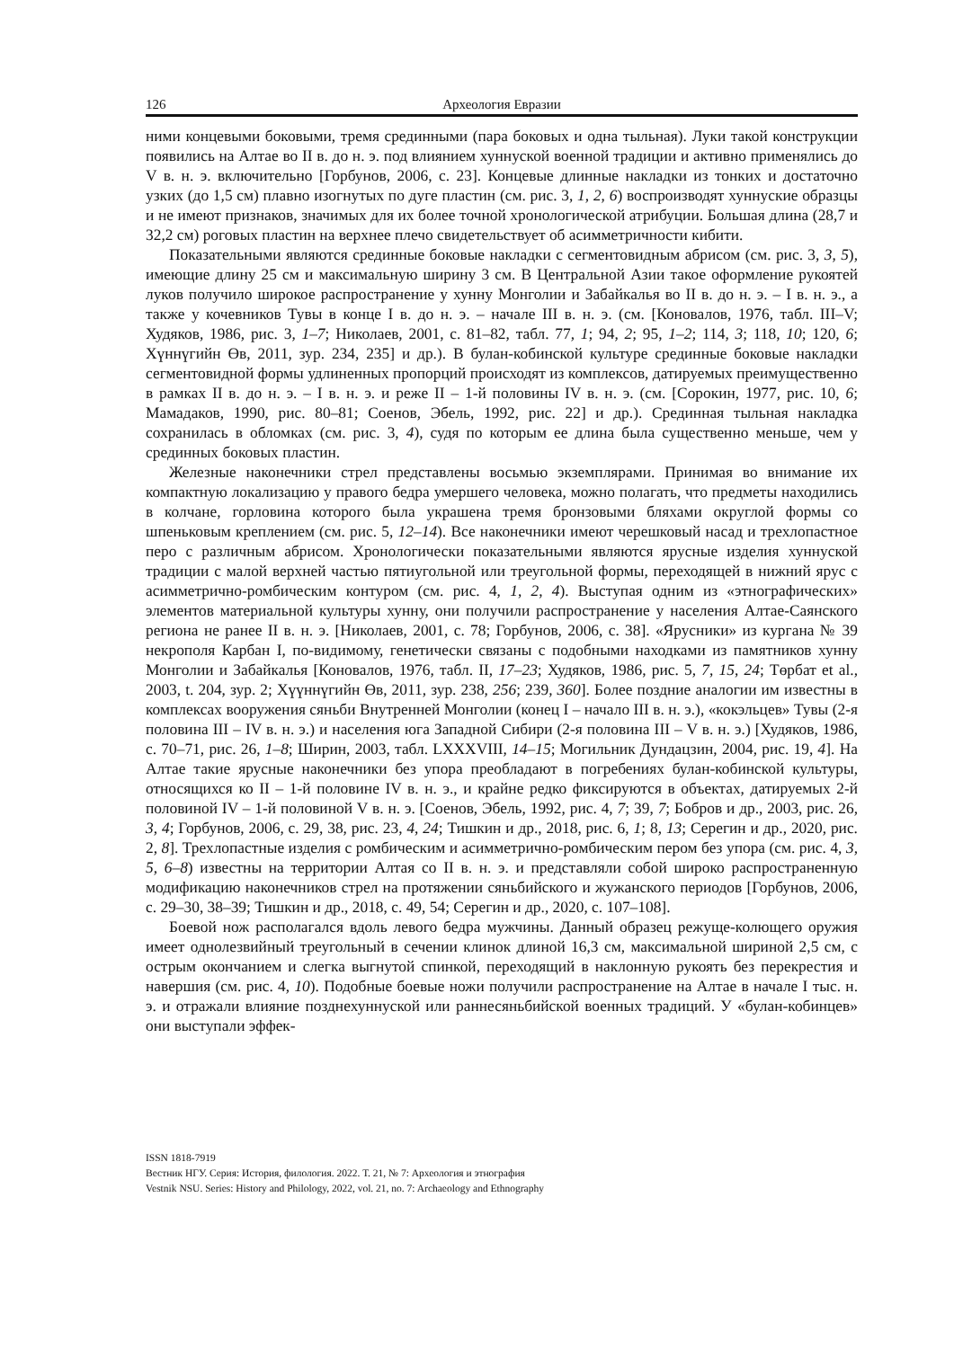126 Археология Евразии
ними концевыми боковыми, тремя срединными (пара боковых и одна тыльная). Луки такой конструкции появились на Алтае во II в. до н. э. под влиянием хуннуской военной традиции и активно применялись до V в. н. э. включительно [Горбунов, 2006, с. 23]. Концевые длинные накладки из тонких и достаточно узких (до 1,5 см) плавно изогнутых по дуге пластин (см. рис. 3, 1, 2, 6) воспроизводят хуннуские образцы и не имеют признаков, значимых для их более точной хронологической атрибуции. Большая длина (28,7 и 32,2 см) роговых пластин на верхнее плечо свидетельствует об асимметричности кибити.
Показательными являются срединные боковые накладки с сегментовидным абрисом (см. рис. 3, 3, 5), имеющие длину 25 см и максимальную ширину 3 см. В Центральной Азии такое оформление рукоятей луков получило широкое распространение у хунну Монголии и Забайкалья во II в. до н. э. – I в. н. э., а также у кочевников Тувы в конце I в. до н. э. – начале III в. н. э. (см. [Коновалов, 1976, табл. III–V; Худяков, 1986, рис. 3, 1–7; Николаев, 2001, с. 81–82, табл. 77, 1; 94, 2; 95, 1–2; 114, 3; 118, 10; 120, 6; Хүннүгийн Өв, 2011, зур. 234, 235] и др.). В булан-кобинской культуре срединные боковые накладки сегментовидной формы удлиненных пропорций происходят из комплексов, датируемых преимущественно в рамках II в. до н. э. – I в. н. э. и реже II – 1-й половины IV в. н. э. (см. [Сорокин, 1977, рис. 10, 6; Мамадаков, 1990, рис. 80–81; Соенов, Эбель, 1992, рис. 22] и др.). Срединная тыльная накладка сохранилась в обломках (см. рис. 3, 4), судя по которым ее длина была существенно меньше, чем у срединных боковых пластин.
Железные наконечники стрел представлены восьмью экземплярами. Принимая во внимание их компактную локализацию у правого бедра умершего человека, можно полагать, что предметы находились в колчане, горловина которого была украшена тремя бронзовыми бляхами округлой формы со шпеньковым креплением (см. рис. 5, 12–14). Все наконечники имеют черешковый насад и трехлопастное перо с различным абрисом. Хронологически показательными являются ярусные изделия хуннуской традиции с малой верхней частью пятиугольной или треугольной формы, переходящей в нижний ярус с асимметрично-ромбическим контуром (см. рис. 4, 1, 2, 4). Выступая одним из «этнографических» элементов материальной культуры хунну, они получили распространение у населения Алтае-Саянского региона не ранее II в. н. э. [Николаев, 2001, с. 78; Горбунов, 2006, с. 38]. «Ярусники» из кургана № 39 некрополя Карбан I, по-видимому, генетически связаны с подобными находками из памятников хунну Монголии и Забайкалья [Коновалов, 1976, табл. II, 17–23; Худяков, 1986, рис. 5, 7, 15, 24; Төрбат et al., 2003, t. 204, зур. 2; Хүүннүгийн Өв, 2011, зур. 238, 256; 239, 360]. Более поздние аналогии им известны в комплексах вооружения сяньби Внутренней Монголии (конец I – начало III в. н. э.), «кокэльцев» Тувы (2-я половина III – IV в. н. э.) и населения юга Западной Сибири (2-я половина III – V в. н. э.) [Худяков, 1986, с. 70–71, рис. 26, 1–8; Ширин, 2003, табл. LXXXVIII, 14–15; Могильник Дундацзин, 2004, рис. 19, 4]. На Алтае такие ярусные наконечники без упора преобладают в погребениях булан-кобинской культуры, относящихся ко II – 1-й половине IV в. н. э., и крайне редко фиксируются в объектах, датируемых 2-й половиной IV – 1-й половиной V в. н. э. [Соенов, Эбель, 1992, рис. 4, 7; 39, 7; Бобров и др., 2003, рис. 26, 3, 4; Горбунов, 2006, с. 29, 38, рис. 23, 4, 24; Тишкин и др., 2018, рис. 6, 1; 8, 13; Серегин и др., 2020, рис. 2, 8]. Трехлопастные изделия с ромбическим и асимметрично-ромбическим пером без упора (см. рис. 4, 3, 5, 6–8) известны на территории Алтая со II в. н. э. и представляли собой широко распространенную модификацию наконечников стрел на протяжении сяньбийского и жужанского периодов [Горбунов, 2006, с. 29–30, 38–39; Тишкин и др., 2018, с. 49, 54; Серегин и др., 2020, с. 107–108].
Боевой нож располагался вдоль левого бедра мужчины. Данный образец режуще-колющего оружия имеет однолезвийный треугольный в сечении клинок длиной 16,3 см, максимальной шириной 2,5 см, с острым окончанием и слегка выгнутой спинкой, переходящий в наклонную рукоять без перекрестия и навершия (см. рис. 4, 10). Подобные боевые ножи получили распространение на Алтае в начале I тыс. н. э. и отражали влияние позднехуннуской или раннесяньбийской военных традиций. У «булан-кобинцев» они выступали эффек-
ISSN 1818-7919
Вестник НГУ. Серия: История, филология. 2022. Т. 21, № 7: Археология и этнография
Vestnik NSU. Series: History and Philology, 2022, vol. 21, no. 7: Archaeology and Ethnography